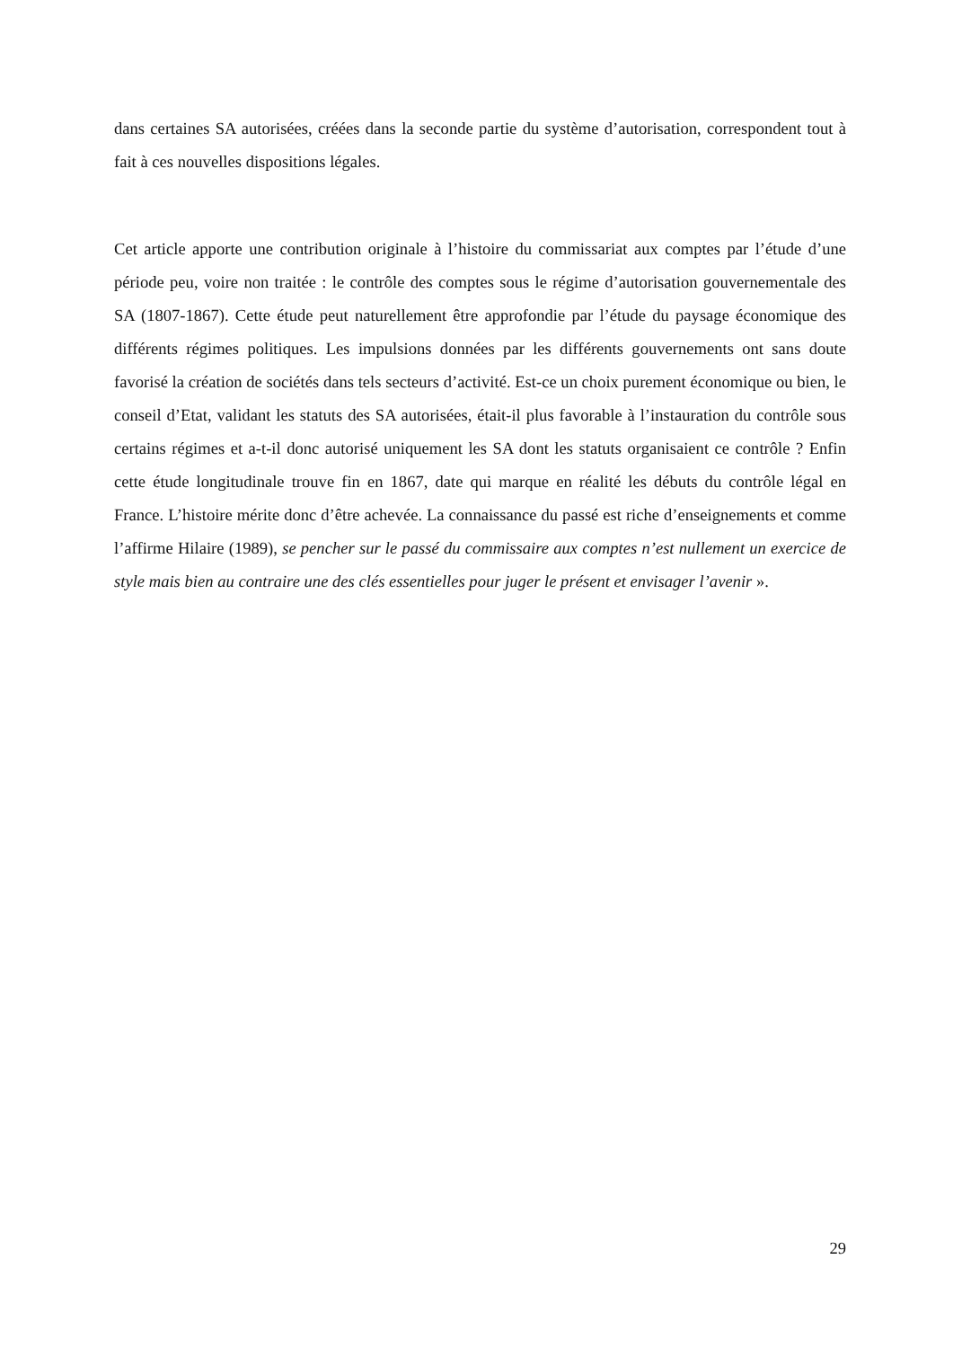dans certaines SA autorisées, créées dans la seconde partie du système d’autorisation, correspondent tout à fait à ces nouvelles dispositions légales.
Cet article apporte une contribution originale à l’histoire du commissariat aux comptes par l’étude d’une période peu, voire non traitée : le contrôle des comptes sous le régime d’autorisation gouvernementale des SA (1807-1867). Cette étude peut naturellement être approfondie par l’étude du paysage économique des différents régimes politiques. Les impulsions données par les différents gouvernements ont sans doute favorisé la création de sociétés dans tels secteurs d’activité. Est-ce un choix purement économique ou bien, le conseil d’Etat, validant les statuts des SA autorisées, était-il plus favorable à l’instauration du contrôle sous certains régimes et a-t-il donc autorisé uniquement les SA dont les statuts organisaient ce contrôle ? Enfin cette étude longitudinale trouve fin en 1867, date qui marque en réalité les débuts du contrôle légal en France. L’histoire mérite donc d’être achevée. La connaissance du passé est riche d’enseignements et comme l’affirme Hilaire (1989), se pencher sur le passé du commissaire aux comptes n’est nullement un exercice de style mais bien au contraire une des clés essentielles pour juger le présent et envisager l’avenir ».
29